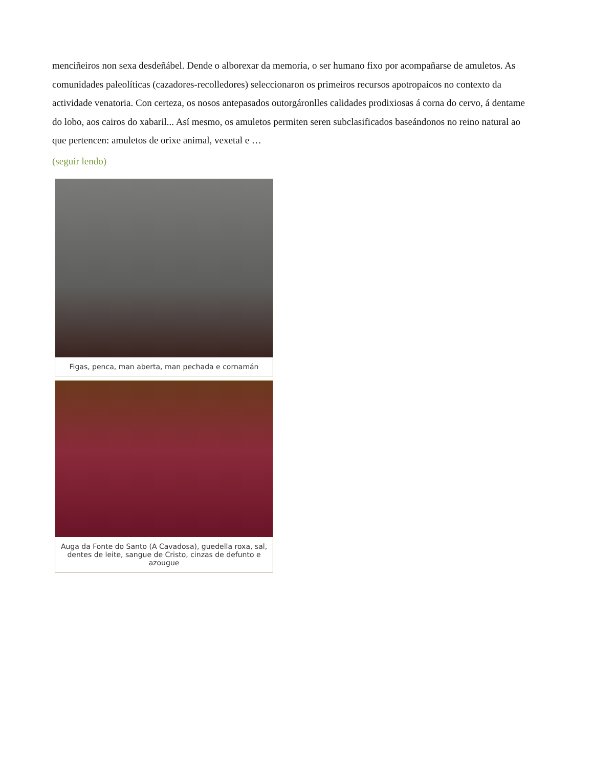menciñeiros non sexa desdeñábel. Dende o alborexar da memoria, o ser humano fixo por acompañarse de amuletos. As comunidades paleolíticas (cazadores-recolledores) seleccionaron os primeiros recursos apotropaicos no contexto da actividade venatoria. Con certeza, os nosos antepasados outorgáronlles calidades prodixiosas á corna do cervo, á dentame do lobo, aos cairos do xabaril... Así mesmo, os amuletos permiten seren subclasificados baseándonos no reino natural ao que pertencen: amuletos de orixe animal, vexetal e …
(seguir lendo)
Figas, penca, man aberta, man pechada e cornamán
Auga da Fonte do Santo (A Cavadosa), guedella roxa, sal, dentes de leite, sangue de Cristo, cinzas de defunto e azougue